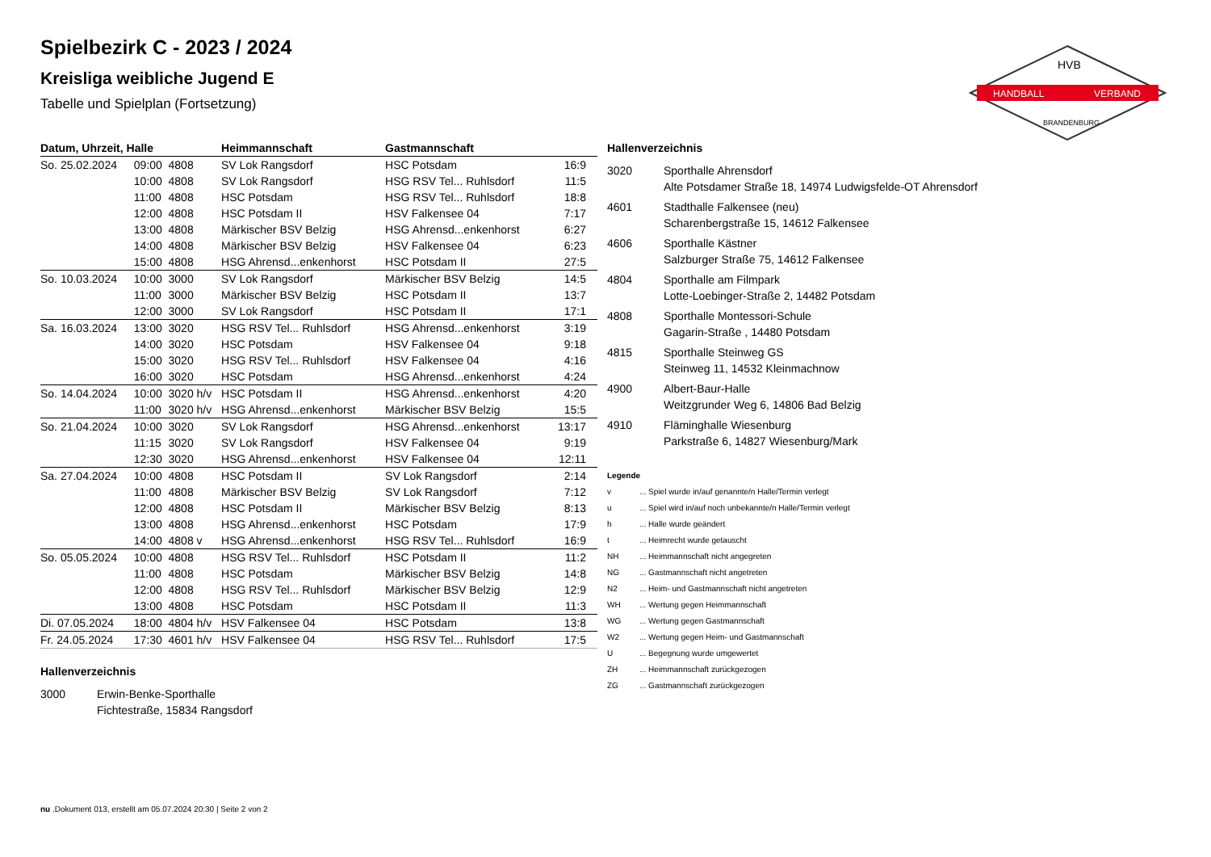HANDBALL
VERBAND
HVB
BRANDENBURG
Spielbezirk C - 2023 / 2024
Kreisliga weibliche Jugend E
Tabelle und Spielplan (Fortsetzung)
| Datum, Uhrzeit, Halle | | | Heimmannschaft | Gastmannschaft | |
| --- | --- | --- | --- | --- | --- |
| So. 25.02.2024 | 09:00 | 4808 | SV Lok Rangsdorf | HSC Potsdam | 16:9 |
| | 10:00 | 4808 | SV Lok Rangsdorf | HSG RSV Tel... Ruhlsdorf | 11:5 |
| | 11:00 | 4808 | HSC Potsdam | HSG RSV Tel... Ruhlsdorf | 18:8 |
| | 12:00 | 4808 | HSC Potsdam II | HSV Falkensee 04 | 7:17 |
| | 13:00 | 4808 | Märkischer BSV Belzig | HSG Ahrensd...enkenhorst | 6:27 |
| | 14:00 | 4808 | Märkischer BSV Belzig | HSV Falkensee 04 | 6:23 |
| | 15:00 | 4808 | HSG Ahrensd...enkenhorst | HSC Potsdam II | 27:5 |
| So. 10.03.2024 | 10:00 | 3000 | SV Lok Rangsdorf | Märkischer BSV Belzig | 14:5 |
| | 11:00 | 3000 | Märkischer BSV Belzig | HSC Potsdam II | 13:7 |
| | 12:00 | 3000 | SV Lok Rangsdorf | HSC Potsdam II | 17:1 |
| Sa. 16.03.2024 | 13:00 | 3020 | HSG RSV Tel... Ruhlsdorf | HSG Ahrensd...enkenhorst | 3:19 |
| | 14:00 | 3020 | HSC Potsdam | HSV Falkensee 04 | 9:18 |
| | 15:00 | 3020 | HSG RSV Tel... Ruhlsdorf | HSV Falkensee 04 | 4:16 |
| | 16:00 | 3020 | HSC Potsdam | HSG Ahrensd...enkenhorst | 4:24 |
| So. 14.04.2024 | 10:00 | 3020 h/v | HSC Potsdam II | HSG Ahrensd...enkenhorst | 4:20 |
| | 11:00 | 3020 h/v | HSG Ahrensd...enkenhorst | Märkischer BSV Belzig | 15:5 |
| So. 21.04.2024 | 10:00 | 3020 | SV Lok Rangsdorf | HSG Ahrensd...enkenhorst | 13:17 |
| | 11:15 | 3020 | SV Lok Rangsdorf | HSV Falkensee 04 | 9:19 |
| | 12:30 | 3020 | HSG Ahrensd...enkenhorst | HSV Falkensee 04 | 12:11 |
| Sa. 27.04.2024 | 10:00 | 4808 | HSC Potsdam II | SV Lok Rangsdorf | 2:14 |
| | 11:00 | 4808 | Märkischer BSV Belzig | SV Lok Rangsdorf | 7:12 |
| | 12:00 | 4808 | HSC Potsdam II | Märkischer BSV Belzig | 8:13 |
| | 13:00 | 4808 | HSG Ahrensd...enkenhorst | HSC Potsdam | 17:9 |
| | 14:00 | 4808 v | HSG Ahrensd...enkenhorst | HSG RSV Tel... Ruhlsdorf | 16:9 |
| So. 05.05.2024 | 10:00 | 4808 | HSG RSV Tel... Ruhlsdorf | HSC Potsdam II | 11:2 |
| | 11:00 | 4808 | HSC Potsdam | Märkischer BSV Belzig | 14:8 |
| | 12:00 | 4808 | HSG RSV Tel... Ruhlsdorf | Märkischer BSV Belzig | 12:9 |
| | 13:00 | 4808 | HSC Potsdam | HSC Potsdam II | 11:3 |
| Di. 07.05.2024 | 18:00 | 4804 h/v | HSV Falkensee 04 | HSC Potsdam | 13:8 |
| Fr. 24.05.2024 | 17:30 | 4601 h/v | HSV Falkensee 04 | HSG RSV Tel... Ruhlsdorf | 17:5 |
Hallenverzeichnis
| 3000 | Erwin-Benke-Sporthalle Fichtestraße, 15834 Rangsdorf |
Hallenverzeichnis
| 3020 | Sporthalle Ahrensdorf Alte Potsdamer Straße 18, 14974 Ludwigsfelde-OT Ahrensdorf |
| 4601 | Stadthalle Falkensee (neu) Scharenbergstraße 15, 14612 Falkensee |
| 4606 | Sporthalle Kästner Salzburger Straße 75, 14612 Falkensee |
| 4804 | Sporthalle am Filmpark Lotte-Loebinger-Straße 2, 14482 Potsdam |
| 4808 | Sporthalle Montessori-Schule Gagarin-Straße , 14480 Potsdam |
| 4815 | Sporthalle Steinweg GS Steinweg 11, 14532 Kleinmachnow |
| 4900 | Albert-Baur-Halle Weitzgrunder Weg 6, 14806 Bad Belzig |
| 4910 | Fläminghalle Wiesenburg Parkstraße 6, 14827 Wiesenburg/Mark |
Legende
| v | ... Spiel wurde in/auf genannte/n Halle/Termin verlegt |
| u | ... Spiel wird in/auf noch unbekannte/n Halle/Termin verlegt |
| h | ... Halle wurde geändert |
| t | ... Heimrecht wurde getauscht |
| NH | ... Heimmannschaft nicht angegreten |
| NG | ... Gastmannschaft nicht angetreten |
| N2 | ... Heim- und Gastmannschaft nicht angetreten |
| WH | ... Wertung gegen Heimmannschaft |
| WG | ... Wertung gegen Gastmannschaft |
| W2 | ... Wertung gegen Heim- und Gastmannschaft |
| U | ... Begegnung wurde umgewertet |
| ZH | ... Heimmannschaft zurückgezogen |
| ZG | ... Gastmannschaft zurückgezogen |
nu .Dokument 013, erstellt am 05.07.2024 20:30 | Seite 2 von 2